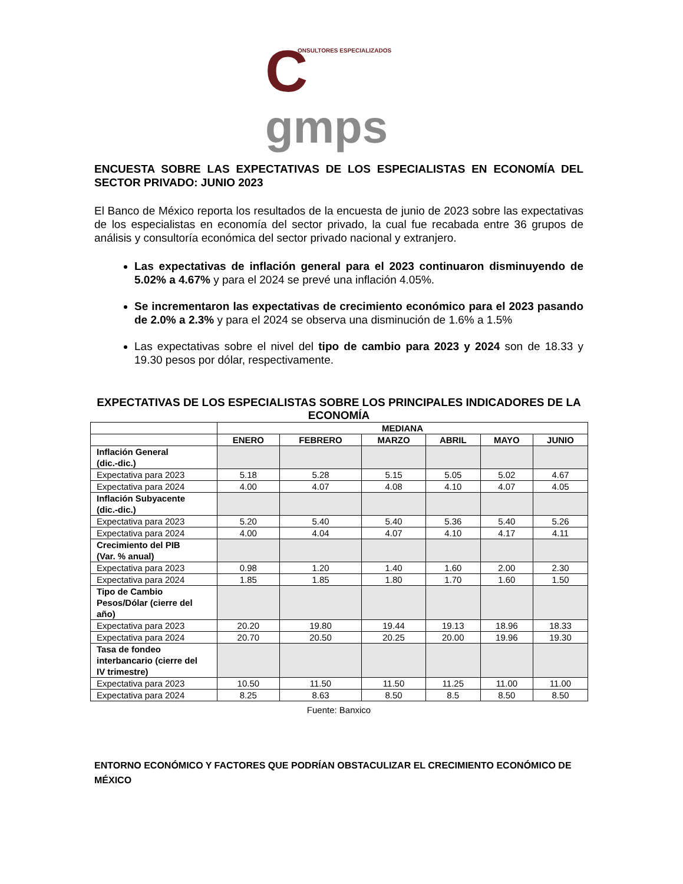ONSULTORES ESPECIALIZADOS Cgmps
ENCUESTA SOBRE LAS EXPECTATIVAS DE LOS ESPECIALISTAS EN ECONOMÍA DEL SECTOR PRIVADO: JUNIO 2023
El Banco de México reporta los resultados de la encuesta de junio de 2023 sobre las expectativas de los especialistas en economía del sector privado, la cual fue recabada entre 36 grupos de análisis y consultoría económica del sector privado nacional y extranjero.
Las expectativas de inflación general para el 2023 continuaron disminuyendo de 5.02% a 4.67% y para el 2024 se prevé una inflación 4.05%.
Se incrementaron las expectativas de crecimiento económico para el 2023 pasando de 2.0% a 2.3% y para el 2024 se observa una disminución de 1.6% a 1.5%
Las expectativas sobre el nivel del tipo de cambio para 2023 y 2024 son de 18.33 y 19.30 pesos por dólar, respectivamente.
EXPECTATIVAS DE LOS ESPECIALISTAS SOBRE LOS PRINCIPALES INDICADORES DE LA ECONOMÍA
| | MEDIANA | | | | | |
| --- | --- | --- | --- | --- | --- | --- |
| | ENERO | FEBRERO | MARZO | ABRIL | MAYO | JUNIO |
| Inflación General (dic.-dic.) | | | | | | |
| Expectativa para 2023 | 5.18 | 5.28 | 5.15 | 5.05 | 5.02 | 4.67 |
| Expectativa para 2024 | 4.00 | 4.07 | 4.08 | 4.10 | 4.07 | 4.05 |
| Inflación Subyacente (dic.-dic.) | | | | | | |
| Expectativa para 2023 | 5.20 | 5.40 | 5.40 | 5.36 | 5.40 | 5.26 |
| Expectativa para 2024 | 4.00 | 4.04 | 4.07 | 4.10 | 4.17 | 4.11 |
| Crecimiento del PIB (Var. % anual) | | | | | | |
| Expectativa para 2023 | 0.98 | 1.20 | 1.40 | 1.60 | 2.00 | 2.30 |
| Expectativa para 2024 | 1.85 | 1.85 | 1.80 | 1.70 | 1.60 | 1.50 |
| Tipo de Cambio Pesos/Dólar (cierre del año) | | | | | | |
| Expectativa para 2023 | 20.20 | 19.80 | 19.44 | 19.13 | 18.96 | 18.33 |
| Expectativa para 2024 | 20.70 | 20.50 | 20.25 | 20.00 | 19.96 | 19.30 |
| Tasa de fondeo interbancario (cierre del IV trimestre) | | | | | | |
| Expectativa para 2023 | 10.50 | 11.50 | 11.50 | 11.25 | 11.00 | 11.00 |
| Expectativa para 2024 | 8.25 | 8.63 | 8.50 | 8.5 | 8.50 | 8.50 |
Fuente: Banxico
ENTORNO ECONÓMICO Y FACTORES QUE PODRÍAN OBSTACULIZAR EL CRECIMIENTO ECONÓMICO DE MÉXICO